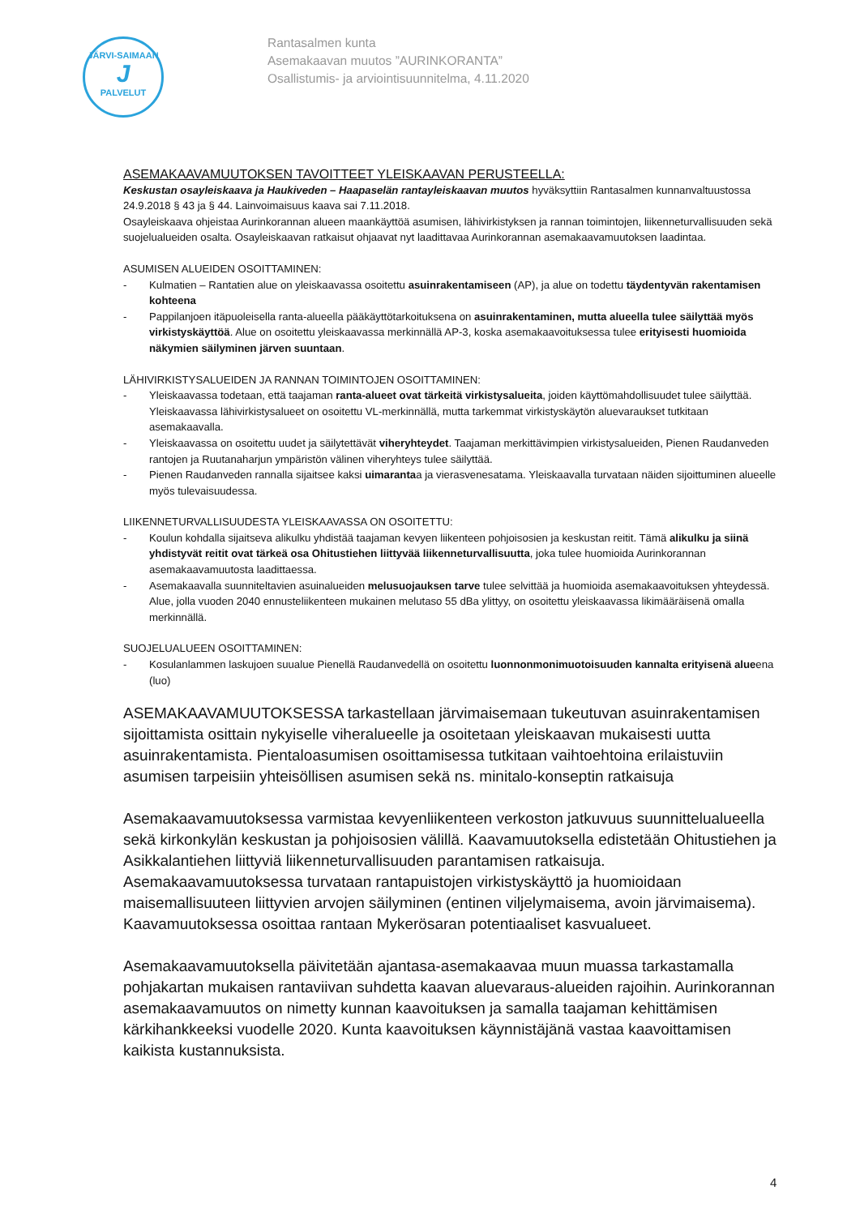JÄRVI-SAIMAAN
J
PALVELUT
Rantasalmen kunta
Asemakaavan muutos ”AURINKORANTA”
Osallistumis- ja arviointisuunnitelma, 4.11.2020
ASEMAKAAVAMUUTOKSEN TAVOITTEET YLEISKAAVAN PERUSTEELLA:
Keskustan osayleiskaava ja Haukiveden – Haapaselän rantayleiskaavan muutos hyväksyttiin Rantasalmen kunnanvaltuustossa 24.9.2018 § 43 ja § 44. Lainvoimaisuus kaava sai 7.11.2018.
Osayleiskaava ohjeistaa Aurinkorannan alueen maankäyttöä asumisen, lähivirkistyksen ja rannan toimintojen, liikenneturvallisuuden sekä suojelualueiden osalta. Osayleiskaavan ratkaisut ohjaavat nyt laadittavaa Aurinkorannan asemakaavamuutoksen laadintaa.
ASUMISEN ALUEIDEN OSOITTAMINEN:
- Kulmatien – Rantatien alue on yleiskaavassa osoitettu asuinrakentamiseen (AP), ja alue on todettu täydentyvän rakentamisen kohteena
- Pappilanjoen itäpuoleisella ranta-alueella pääkäyttötarkoituksena on asuinrakentaminen, mutta alueella tulee säilyttää myös virkistyskäyttöä. Alue on osoitettu yleiskaavassa merkinnällä AP-3, koska asemakaavoituksessa tulee erityisesti huomioida näkymien säilyminen järven suuntaan.
LÄHIVIRKISTYSALUEIDEN JA RANNAN TOIMINTOJEN OSOITTAMINEN:
- Yleiskaavassa todetaan, että taajaman ranta-alueet ovat tärkeitä virkistysalueita, joiden käyttömahdollisuudet tulee säilyttää. Yleiskaavassa lähivirkistysalueet on osoitettu VL-merkinnällä, mutta tarkemmat virkistyskäytön aluevaraukset tutkitaan asemakaavalla.
- Yleiskaavassa on osoitettu uudet ja säilytettävät viheryhteydet. Taajaman merkittävimpien virkistysalueiden, Pienen Raudanveden rantojen ja Ruutanaharjun ympäristön välinen viheryhteys tulee säilyttää.
- Pienen Raudanveden rannalla sijaitsee kaksi uimarantaa ja vierasvenesatama. Yleiskaavalla turvataan näiden sijoittuminen alueelle myös tulevaisuudessa.
LIIKENNETURVALLISUUDESTA YLEISKAAVASSA ON OSOITETTU:
- Koulun kohdalla sijaitseva alikulku yhdistää taajaman kevyen liikenteen pohjoisosien ja keskustan reitit. Tämä alikulku ja siinä yhdistyvät reitit ovat tärkeä osa Ohitustiehen liittyvää liikenneturvallisuutta, joka tulee huomioida Aurinkorannan asemakaavamuutosta laadittaessa.
- Asemakaavalla suunniteltavien asuinalueiden melusuojauksen tarve tulee selvittää ja huomioida asemakaavoituksen yhteydessä. Alue, jolla vuoden 2040 ennusteliikenteen mukainen melutaso 55 dBa ylittyy, on osoitettu yleiskaavassa likimääräisenä omalla merkinnällä.
SUOJELUALUEEN OSOITTAMINEN:
- Kosulanlammen laskujoen suualue Pienellä Raudanvedellä on osoitettu luonnonmonimuotoisuuden kannalta erityisenä alueena (luo)
ASEMAKAAVAMUUTOKSESSA tarkastellaan järvimaisemaan tukeutuvan asuinrakentamisen sijoittamista osittain nykyiselle viheralueelle ja osoitetaan yleiskaavan mukaisesti uutta asuinrakentamista. Pientaloasumisen osoittamisessa tutkitaan vaihtoehtoina erilaistuviin asumisen tarpeisiin yhteisöllisen asumisen sekä ns. minitalo-konseptin ratkaisuja
Asemakaavamuutoksessa varmistaa kevyenliikenteen verkoston jatkuvuus suunnittelualueella sekä kirkonkylän keskustan ja pohjoisosien välillä. Kaavamuutoksella edistetään Ohitustiehen ja Asikkalantiehen liittyviä liikenneturvallisuuden parantamisen ratkaisuja. Asemakaavamuutoksessa turvataan rantapuistojen virkistyskäyttö ja huomioidaan maisemallisuuteen liittyvien arvojen säilyminen (entinen viljelymaisema, avoin järvimaisema). Kaavamuutoksessa osoittaa rantaan Mykerösaran potentiaaliset kasvualueet.
Asemakaavamuutoksella päivitetään ajantasa-asemakaavaa muun muassa tarkastamalla pohjakartan mukaisen rantaviivan suhdetta kaavan aluevaraus-alueiden rajoihin. Aurinkorannan asemakaavamuutos on nimetty kunnan kaavoituksen ja samalla taajaman kehittämisen kärkihankkeeksi vuodelle 2020. Kunta kaavoituksen käynnistäjänä vastaa kaavoittamisen kaikista kustannuksista.
4